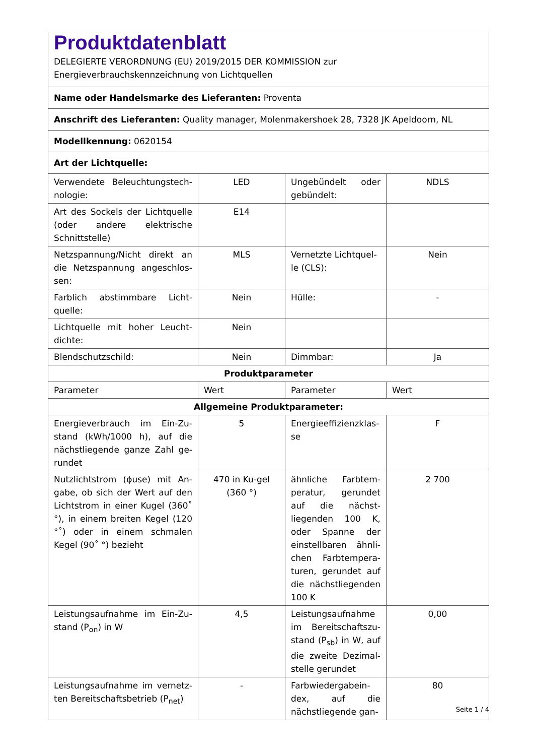| Produktdatenblatt DELEGIERTE VERORDNUNG (EU) 2019/2015 DER KOMMISSION zur Energieverbrauchskennzeichnung von Lichtquellen | | | |
| Name oder Handelsmarke des Lieferanten: Proventa | | | |
| Anschrift des Lieferanten: Quality manager, Molenmakershoek 28, 7328 JK Apeldoorn, NL | | | |
| Modellkennung: 0620154 | | | |
| Art der Lichtquelle: | | | |
| Verwendete Beleuchtungstech-nologie: | LED | Ungebündelt oder gebündelt: | NDLS |
| Art des Sockels der Lichtquelle (oder andere elektrische Schnittstelle) | E14 | | |
| Netzspannung/Nicht direkt an die Netzspannung angeschlos-sen: | MLS | Vernetzte Lichtquel-le (CLS): | Nein |
| Farblich abstimmbare Licht-quelle: | Nein | Hülle: | - |
| Lichtquelle mit hoher Leucht-dichte: | Nein | | |
| Blendschutzschild: | Nein | Dimmbar: | Ja |
| Produktparameter | | | |
| Parameter | Wert | Parameter | Wert |
| Allgemeine Produktparameter: | | | |
| Energieverbrauch im Ein-Zu-stand (kWh/1000 h), auf die nächstliegende ganze Zahl ge-rundet | 5 | Energieeffizienzklas-se | F |
| Nutzlichtstrom (ϕuse) mit An-gabe, ob sich der Wert auf den Lichtstrom in einer Kugel (360˚ °), in einem breiten Kegel (120 °˚) oder in einem schmalen Kegel (90˚ °) bezieht | 470 in Ku-gel (360 °) | ähnliche Farbtem-peratur, gerundet auf die nächst-liegenden 100 K, oder Spanne der einstellbaren ähnli-chen Farbtempera-turen, gerundet auf die nächstliegenden 100 K | 2 700 |
| Leistungsaufnahme im Ein-Zu-stand (P<sub>on</sub>) in W | 4,5 | Leistungsaufnahme im Bereitschaftszu-stand (P<sub>sb</sub>) in W, auf die zweite Dezimal-stelle gerundet | 0,00 |
| Leistungsaufnahme im vernetz-ten Bereitschaftsbetrieb (P<sub>net</sub>) | - | Farbwiedergabein-dex, auf die nächstliegende gan- | 80 |
Seite 1 / 4